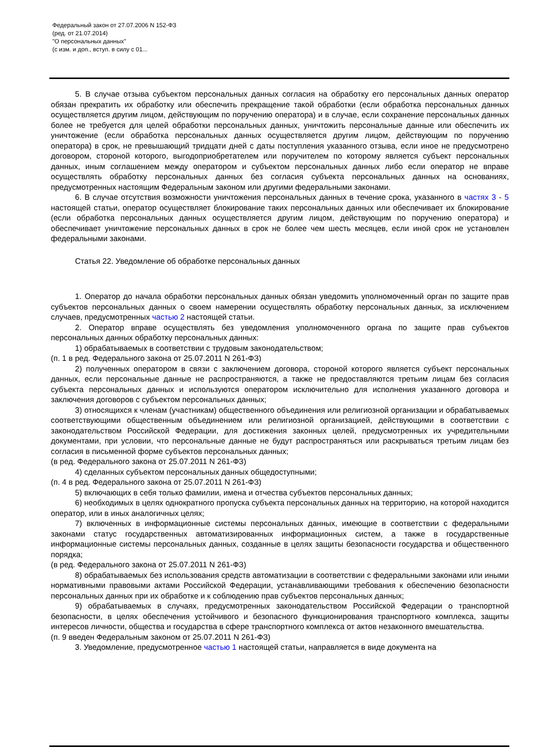Федеральный закон от 27.07.2006 N 152-ФЗ
(ред. от 21.07.2014)
"О персональных данных"
(с изм. и доп., вступ. в силу с 01...
5. В случае отзыва субъектом персональных данных согласия на обработку его персональных данных оператор обязан прекратить их обработку или обеспечить прекращение такой обработки (если обработка персональных данных осуществляется другим лицом, действующим по поручению оператора) и в случае, если сохранение персональных данных более не требуется для целей обработки персональных данных, уничтожить персональные данные или обеспечить их уничтожение (если обработка персональных данных осуществляется другим лицом, действующим по поручению оператора) в срок, не превышающий тридцати дней с даты поступления указанного отзыва, если иное не предусмотрено договором, стороной которого, выгодоприобретателем или поручителем по которому является субъект персональных данных, иным соглашением между оператором и субъектом персональных данных либо если оператор не вправе осуществлять обработку персональных данных без согласия субъекта персональных данных на основаниях, предусмотренных настоящим Федеральным законом или другими федеральными законами.
6. В случае отсутствия возможности уничтожения персональных данных в течение срока, указанного в частях 3 - 5 настоящей статьи, оператор осуществляет блокирование таких персональных данных или обеспечивает их блокирование (если обработка персональных данных осуществляется другим лицом, действующим по поручению оператора) и обеспечивает уничтожение персональных данных в срок не более чем шесть месяцев, если иной срок не установлен федеральными законами.
Статья 22. Уведомление об обработке персональных данных
1. Оператор до начала обработки персональных данных обязан уведомить уполномоченный орган по защите прав субъектов персональных данных о своем намерении осуществлять обработку персональных данных, за исключением случаев, предусмотренных частью 2 настоящей статьи.
2. Оператор вправе осуществлять без уведомления уполномоченного органа по защите прав субъектов персональных данных обработку персональных данных:
1) обрабатываемых в соответствии с трудовым законодательством;
(п. 1 в ред. Федерального закона от 25.07.2011 N 261-ФЗ)
2) полученных оператором в связи с заключением договора, стороной которого является субъект персональных данных, если персональные данные не распространяются, а также не предоставляются третьим лицам без согласия субъекта персональных данных и используются оператором исключительно для исполнения указанного договора и заключения договоров с субъектом персональных данных;
3) относящихся к членам (участникам) общественного объединения или религиозной организации и обрабатываемых соответствующими общественным объединением или религиозной организацией, действующими в соответствии с законодательством Российской Федерации, для достижения законных целей, предусмотренных их учредительными документами, при условии, что персональные данные не будут распространяться или раскрываться третьим лицам без согласия в письменной форме субъектов персональных данных;
(в ред. Федерального закона от 25.07.2011 N 261-ФЗ)
4) сделанных субъектом персональных данных общедоступными;
(п. 4 в ред. Федерального закона от 25.07.2011 N 261-ФЗ)
5) включающих в себя только фамилии, имена и отчества субъектов персональных данных;
6) необходимых в целях однократного пропуска субъекта персональных данных на территорию, на которой находится оператор, или в иных аналогичных целях;
7) включенных в информационные системы персональных данных, имеющие в соответствии с федеральными законами статус государственных автоматизированных информационных систем, а также в государственные информационные системы персональных данных, созданные в целях защиты безопасности государства и общественного порядка;
(в ред. Федерального закона от 25.07.2011 N 261-ФЗ)
8) обрабатываемых без использования средств автоматизации в соответствии с федеральными законами или иными нормативными правовыми актами Российской Федерации, устанавливающими требования к обеспечению безопасности персональных данных при их обработке и к соблюдению прав субъектов персональных данных;
9) обрабатываемых в случаях, предусмотренных законодательством Российской Федерации о транспортной безопасности, в целях обеспечения устойчивого и безопасного функционирования транспортного комплекса, защиты интересов личности, общества и государства в сфере транспортного комплекса от актов незаконного вмешательства.
(п. 9 введен Федеральным законом от 25.07.2011 N 261-ФЗ)
3. Уведомление, предусмотренное частью 1 настоящей статьи, направляется в виде документа на